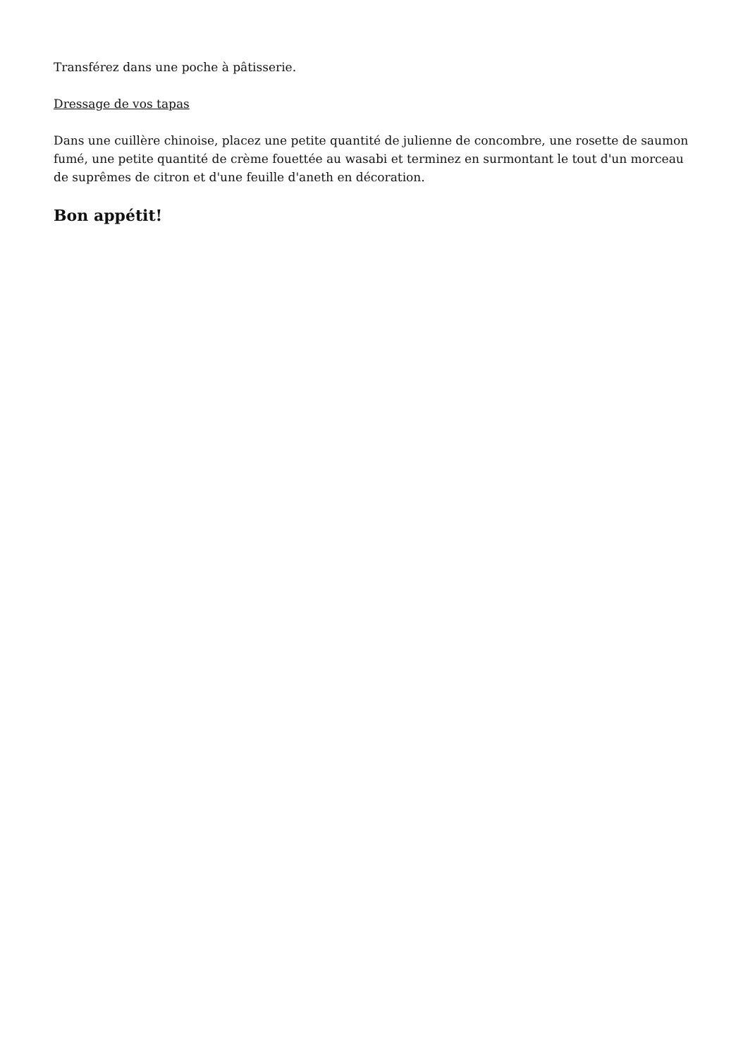Transférez dans une poche à pâtisserie.
Dressage de vos tapas
Dans une cuillère chinoise, placez une petite quantité de julienne de concombre, une rosette de saumon fumé, une petite quantité de crème fouettée au wasabi et terminez en surmontant le tout d'un morceau de suprêmes de citron et d'une feuille d'aneth en décoration.
Bon appétit!